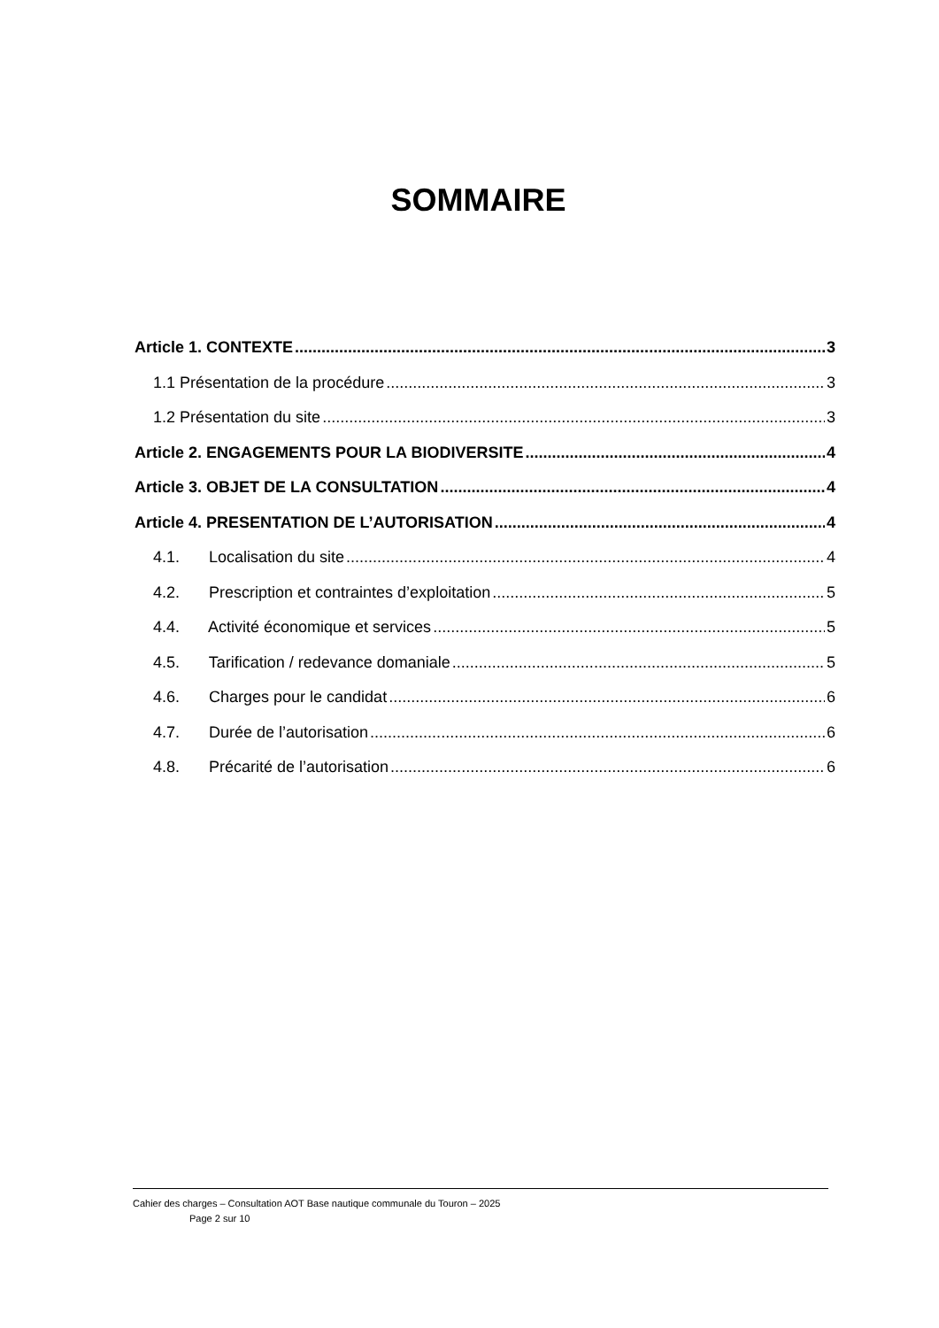SOMMAIRE
Article 1. CONTEXTE 3
1.1 Présentation de la procédure 3
1.2 Présentation du site 3
Article 2. ENGAGEMENTS POUR LA BIODIVERSITE 4
Article 3. OBJET DE LA CONSULTATION 4
Article 4. PRESENTATION DE L’AUTORISATION 4
4.1. Localisation du site 4
4.2. Prescription et contraintes d’exploitation 5
4.4. Activité économique et services 5
4.5. Tarification / redevance domaniale 5
4.6. Charges pour le candidat 6
4.7. Durée de l’autorisation 6
4.8. Précarité de l’autorisation 6
Cahier des charges – Consultation AOT Base nautique communale du Touron – 2025
Page 2 sur 10